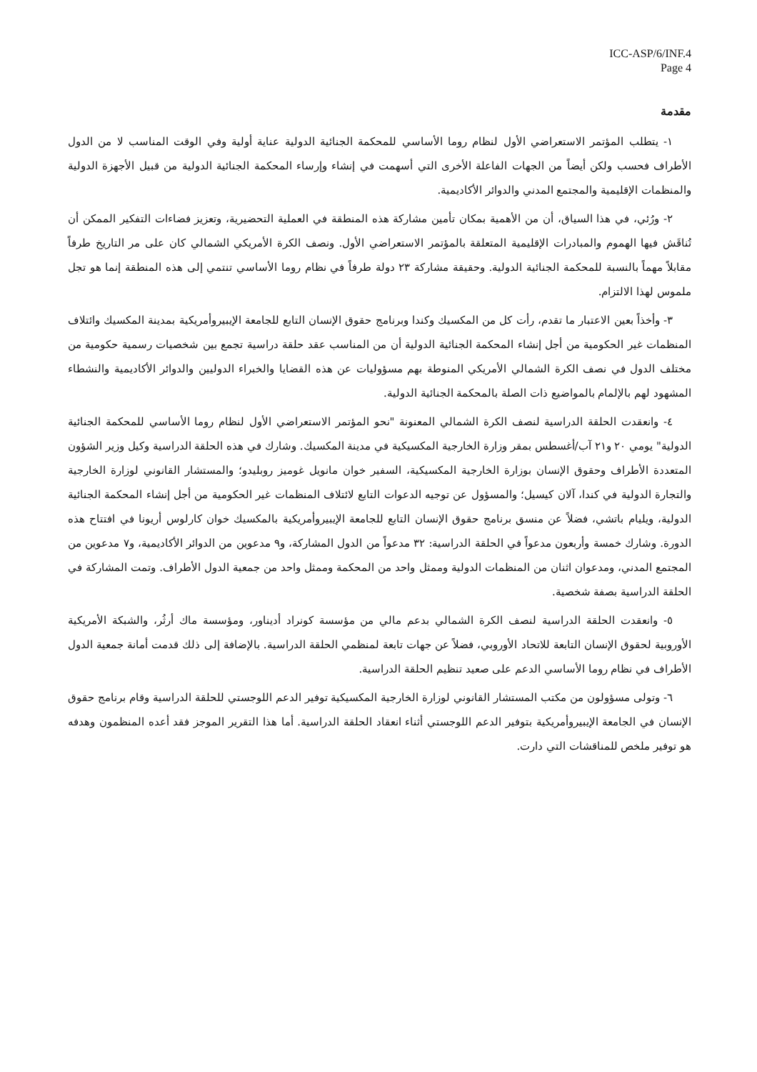ICC-ASP/6/INF.4
Page 4
مقدمة
١- يتطلب المؤتمر الاستعراضي الأول لنظام روما الأساسي للمحكمة الجنائية الدولية عناية أولية وفي الوقت المناسب لا من الدول الأطراف فحسب ولكن أيضاً من الجهات الفاعلة الأخرى التي أسهمت في إنشاء وإرساء المحكمة الجنائية الدولية من قبيل الأجهزة الدولية والمنظمات الإقليمية والمجتمع المدني والدوائر الأكاديمية.
٢- ورُئي، في هذا السياق، أن من الأهمية بمكان تأمين مشاركة هذه المنطقة في العملية التحضيرية، وتعزيز فضاءات التفكير الممكن أن تُناقَش فيها الهموم والمبادرات الإقليمية المتعلقة بالمؤتمر الاستعراضي الأول. ونصف الكرة الأمريكي الشمالي كان على مر التاريخ طرفاً مقابلاً مهماً بالنسبة للمحكمة الجنائية الدولية. وحقيقة مشاركة ٢٣ دولة طرفاً في نظام روما الأساسي تنتمي إلى هذه المنطقة إنما هو تجل ملموس لهذا الالتزام.
٣- وأخذاً بعين الاعتبار ما تقدم، رأت كل من المكسيك وكندا وبرنامج حقوق الإنسان التابع للجامعة الإيبيروأمريكية بمدينة المكسيك وائتلاف المنظمات غير الحكومية من أجل إنشاء المحكمة الجنائية الدولية أن من المناسب عقد حلقة دراسية تجمع بين شخصيات رسمية حكومية من مختلف الدول في نصف الكرة الشمالي الأمريكي المنوطة بهم مسؤوليات عن هذه القضايا والخبراء الدوليين والدوائر الأكاديمية والنشطاء المشهود لهم بالإلمام بالمواضيع ذات الصلة بالمحكمة الجنائية الدولية.
٤- وانعقدت الحلقة الدراسية لنصف الكرة الشمالي المعنونة "نحو المؤتمر الاستعراضي الأول لنظام روما الأساسي للمحكمة الجنائية الدولية" يومي ٢٠ و٢١ آب/أغسطس بمقر وزارة الخارجية المكسيكية في مدينة المكسيك. وشارك في هذه الحلقة الدراسية وكيل وزير الشؤون المتعددة الأطراف وحقوق الإنسان بوزارة الخارجية المكسيكية، السفير خوان مانويل غوميز روبليدو؛ والمستشار القانوني لوزارة الخارجية والتجارة الدولية في كندا، آلان كيسيل؛ والمسؤول عن توجيه الدعوات التابع لائتلاف المنظمات غير الحكومية من أجل إنشاء المحكمة الجنائية الدولية، ويليام باتشي، فضلاً عن منسق برنامج حقوق الإنسان التابع للجامعة الإيبيروأمريكية بالمكسيك خوان كارلوس أريونا في افتتاح هذه الدورة. وشارك خمسة وأربعون مدعواً في الحلقة الدراسية: ٣٢ مدعواً من الدول المشاركة، و٩ مدعوين من الدوائر الأكاديمية، و٧ مدعوين من المجتمع المدني، ومدعوان اثنان من المنظمات الدولية وممثل واحد من المحكمة وممثل واحد من جمعية الدول الأطراف. وتمت المشاركة في الحلقة الدراسية بصفة شخصية.
٥- وانعقدت الحلقة الدراسية لنصف الكرة الشمالي بدعم مالي من مؤسسة كونراد أديناور، ومؤسسة ماك أرثُر، والشبكة الأمريكية الأوروبية لحقوق الإنسان التابعة للاتحاد الأوروبي، فضلاً عن جهات تابعة لمنظمي الحلقة الدراسية. بالإضافة إلى ذلك قدمت أمانة جمعية الدول الأطراف في نظام روما الأساسي الدعم على صعيد تنظيم الحلقة الدراسية.
٦- وتولى مسؤولون من مكتب المستشار القانوني لوزارة الخارجية المكسيكية توفير الدعم اللوجستي للحلقة الدراسية وقام برنامج حقوق الإنسان في الجامعة الإيبيروأمريكية بتوفير الدعم اللوجستي أثناء انعقاد الحلقة الدراسية. أما هذا التقرير الموجز فقد أعده المنظمون وهدفه هو توفير ملخص للمناقشات التي دارت.